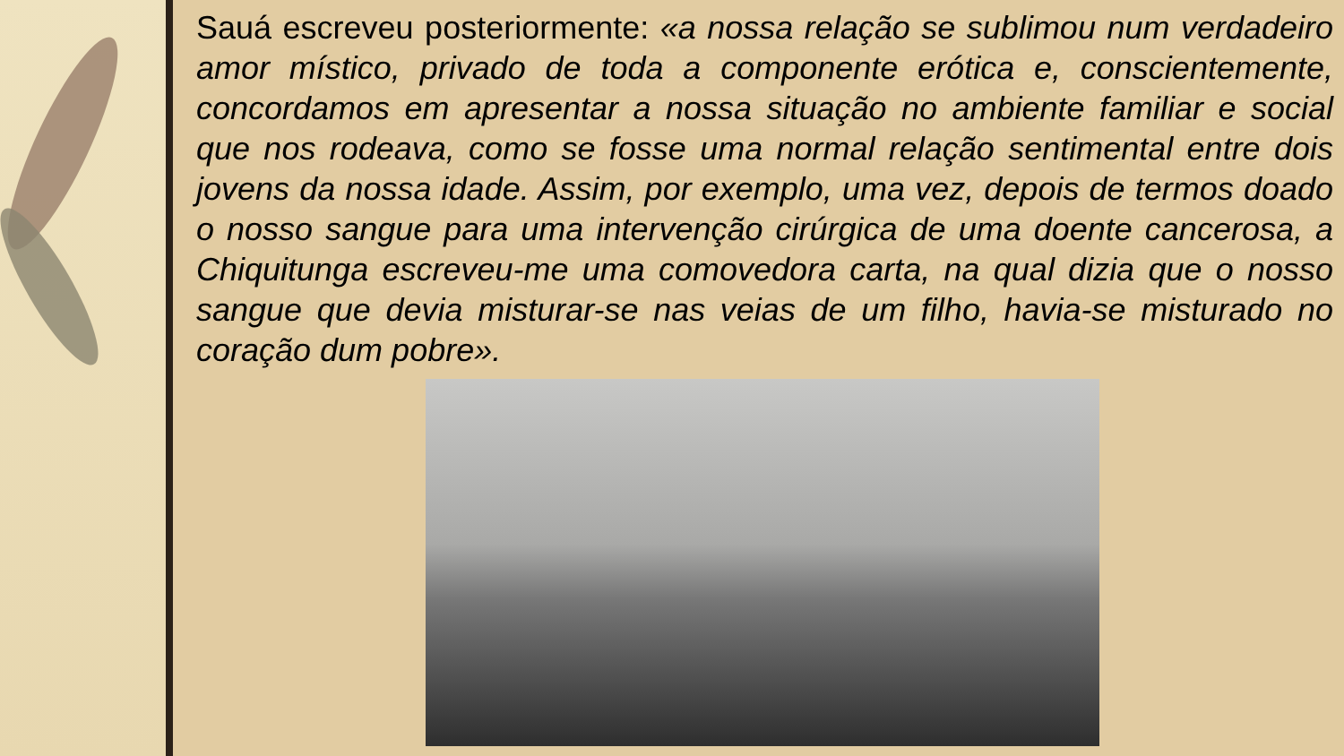Sauá escreveu posteriormente: «a nossa relação se sublimou num verdadeiro amor místico, privado de toda a componente erótica e, conscientemente, concordamos em apresentar a nossa situação no ambiente familiar e social que nos rodeava, como se fosse uma normal relação sentimental entre dois jovens da nossa idade. Assim, por exemplo, uma vez, depois de termos doado o nosso sangue para uma intervenção cirúrgica de uma doente cancerosa, a Chiquitunga escreveu-me uma comovedora carta, na qual dizia que o nosso sangue que devia misturar-se nas veias de um filho, havia-se misturado no coração dum pobre».